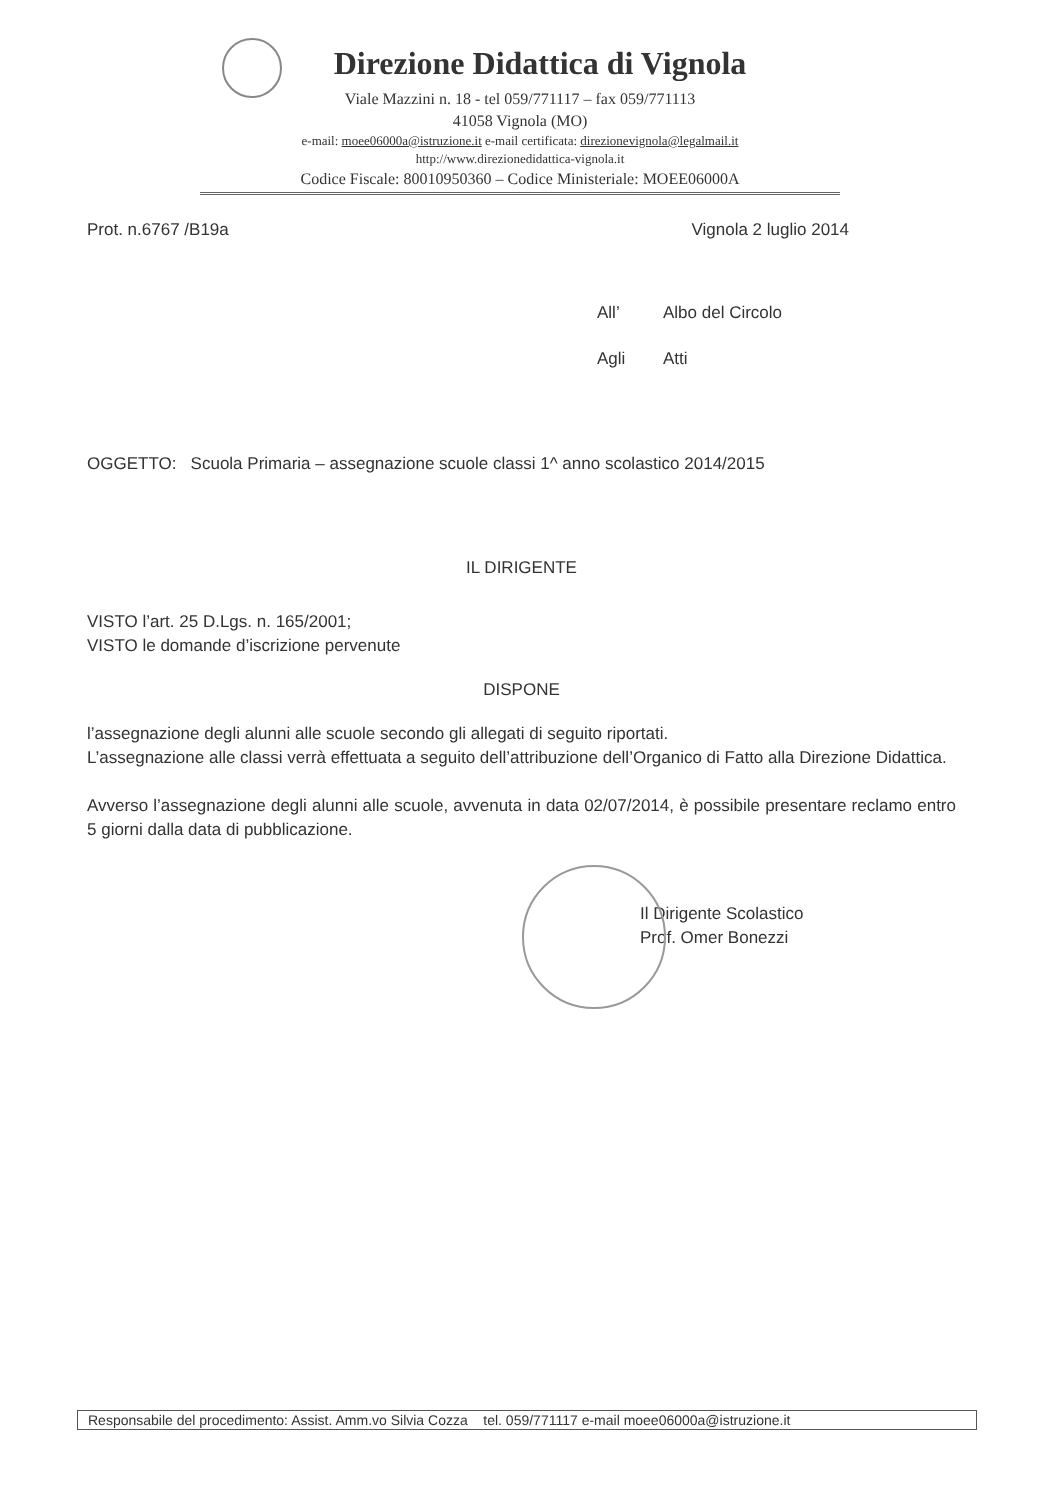Direzione Didattica di Vignola
Viale Mazzini n. 18 - tel 059/771117 – fax 059/771113
41058 Vignola (MO)
e-mail: moee06000a@istruzione.it e-mail certificata: direzionevignola@legalmail.it
http://www.direzionedidattica-vignola.it
Codice Fiscale: 80010950360 – Codice Ministeriale: MOEE06000A
Prot. n.6767 /B19a Vignola 2 luglio 2014
All’ Albo del Circolo
Agli Atti
OGGETTO: Scuola Primaria – assegnazione scuole classi 1^ anno scolastico 2014/2015
IL DIRIGENTE
VISTO l’art. 25 D.Lgs. n. 165/2001;
VISTO le domande d’iscrizione pervenute
DISPONE
l’assegnazione degli alunni alle scuole secondo gli allegati di seguito riportati.
L’assegnazione alle classi verrà effettuata a seguito dell’attribuzione dell’Organico di Fatto alla Direzione Didattica.
Avverso l’assegnazione degli alunni alle scuole, avvenuta in data 02/07/2014, è possibile presentare reclamo entro 5 giorni dalla data di pubblicazione.
Il Dirigente Scolastico
Prof. Omer Bonezzi
Responsabile del procedimento: Assist. Amm.vo Silvia Cozza tel. 059/771117 e-mail moee06000a@istruzione.it